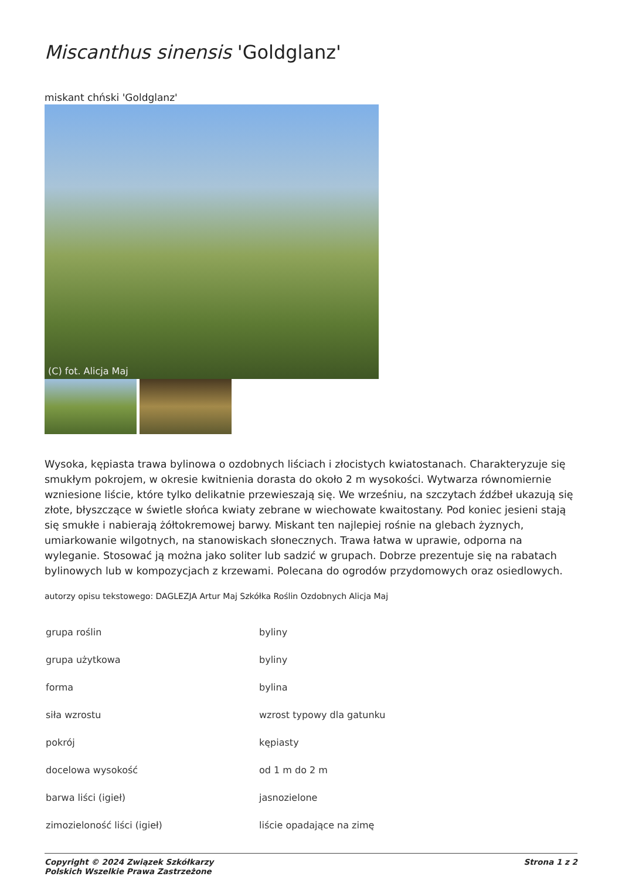Miscanthus sinensis 'Goldglanz'
miskant chński 'Goldglanz'
(C) fot. Alicja Maj
Wysoka, kępiasta trawa bylinowa o ozdobnych liściach i złocistych kwiatostanach. Charakteryzuje się smukłym pokrojem, w okresie kwitnienia dorasta do około 2 m wysokości. Wytwarza równomiernie wzniesione liście, które tylko delikatnie przewieszają się. We wrześniu, na szczytach źdźbeł ukazują się złote, błyszczące w świetle słońca kwiaty zebrane w wiechowate kwaitostany. Pod koniec jesieni stają się smukłe i nabierają żółtokremowej barwy. Miskant ten najlepiej rośnie na glebach żyznych, umiarkowanie wilgotnych, na stanowiskach słonecznych. Trawa łatwa w uprawie, odporna na wyleganie. Stosować ją można jako soliter lub sadzić w grupach. Dobrze prezentuje się na rabatach bylinowych lub w kompozycjach z krzewami. Polecana do ogrodów przydomowych oraz osiedlowych.
autorzy opisu tekstowego: DAGLEZJA Artur Maj Szkółka Roślin Ozdobnych Alicja Maj
| grupa roślin | byliny |
| grupa użytkowa | byliny |
| forma | bylina |
| siła wzrostu | wzrost typowy dla gatunku |
| pokrój | kępiasty |
| docelowa wysokość | od 1 m do 2 m |
| barwa liści (igieł) | jasnozielone |
| zimozieloność liści (igieł) | liście opadające na zimę |
Copyright © 2024 Związek Szkółkarzy
Polskich Wszelkie Prawa Zastrzeżone
Strona 1 z 2